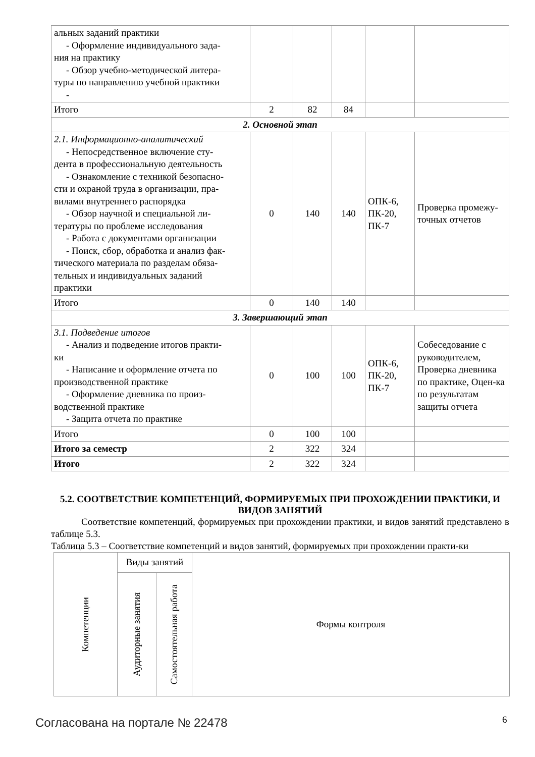| альных заданий практики - Оформление индивидуального зада- ния на практику - Обзор учебно-методической литера- туры по направлению учебной практики - | | | | | |
| Итого | 2 | 82 | 84 | | |
| 2. Основной этап | | | | | |
| 2.1. Информационно-аналитический - Непосредственное включение сту- дента в профессиональную деятельность - Ознакомление с техникой безопасно- сти и охраной труда в организации, пра- вилами внутреннего распорядка - Обзор научной и специальной ли- тературы по проблеме исследования - Работа с документами организации - Поиск, сбор, обработка и анализ фак- тического материала по разделам обяза- тельных и индивидуальных заданий практики | 0 | 140 | 140 | ОПК-6, ПК-20, ПК-7 | Проверка промежу-точных отчетов |
| Итого | 0 | 140 | 140 | | |
| 3. Завершающий этап | | | | | |
| 3.1. Подведение итогов - Анализ и подведение итогов практи- ки - Написание и оформление отчета по производственной практике - Оформление дневника по произ- водственной практике - Защита отчета по практике | 0 | 100 | 100 | ОПК-6, ПК-20, ПК-7 | Собеседование с руководителем, Проверка дневника по практике, Оцен-ка по результатам защиты отчета |
| Итого | 0 | 100 | 100 | | |
| Итого за семестр | 2 | 322 | 324 | | |
| Итого | 2 | 322 | 324 | | |
5.2. СООТВЕТСТВИЕ КОМПЕТЕНЦИЙ, ФОРМИРУЕМЫХ ПРИ ПРОХОЖДЕНИИ ПРАКТИКИ, И ВИДОВ ЗАНЯТИЙ
Соответствие компетенций, формируемых при прохождении практики, и видов занятий представлено в таблице 5.3.
Таблица 5.3 – Соответствие компетенций и видов занятий, формируемых при прохождении практи-ки
| Компетенции | Виды занятий | | Формы контроля |
| --- | --- | --- | --- |
| | Аудиторные занятия | Самостоятельная работа | |
Согласована на портале № 22478 6